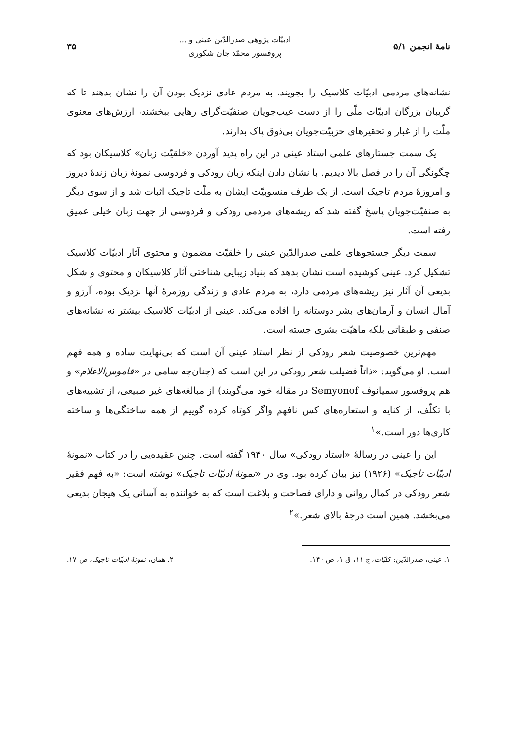نامهٔ انجمن ۵/۱
ادبیّات پژوهی صدرالدّین عینی و ...
پروفسور محمّد جان شکوری
۳۵
نشانه‌های مردمی ادبیّات کلاسیک را بجویند، به مردم عادی نزدیک بودن آن را نشان بدهند تا که گریبان بزرگان ادبیّات ملّی را از دست عیب‌جویان صنفیّت‌گرای رهایی ببخشند، ارزش‌های معنوی ملّت را از غبار و تحقیرهای حزبیّت‌جویان بی‌ذوق پاک بدارند.
یک سمت جستارهای علمی استاد عینی در این راه پدید آوردن «خلقیّت زبان» کلاسیکان بود که چگونگی آن را در فصل بالا دیدیم. با نشان دادن اینکه زبان رودکی و فردوسی نمونهٔ زبان زندهٔ دیروز و امروزهٔ مردم تاجیک است. از یک طرف منسوبیّت ایشان به ملّت تاجیک اثبات شد و از سوی دیگر به صنفیّت‌جویان پاسخ گفته شد که ریشه‌های مردمی رودکی و فردوسی از جهت زبان خیلی عمیق رفته است.
سمت دیگر جستجوهای علمی صدرالدّین عینی را خلقیّت مضمون و محتوی آثار ادبیّات کلاسیک تشکیل کرد. عینی کوشیده است نشان بدهد که بنیاد زیبایی شناختی آثار کلاسیکان و محتوی و شکل بدیعی آن آثار نیز ریشه‌های مردمی دارد، به مردم عادی و زندگی روزمرهٔ آنها نزدیک بوده، آرزو و آمال انسان و آرمان‌های بشر دوستانه را افاده می‌کند. عینی از ادبیّات کلاسیک بیشتر نه نشانه‌های صنفی و طبقاتی بلکه ماهیّت بشری جسته است.
مهم‌ترین خصوصیت شعر رودکی از نظر استاد عینی آن است که بی‌نهایت ساده و همه فهم است. او می‌گوید: «ذاتاً فضیلت شعر رودکی در این است که (چنان‌چه سامی در «قاموس‌الاعلام» و هم پروفسور سمیانوف Semyonof در مقاله خود می‌گویند) از مبالغه‌های غیر طبیعی، از تشبیه‌های با تکلّف، از کنایه و استعاره‌های کس نافهم واگر کوتاه کرده گوییم از همه ساختگی‌ها و ساخته کاری‌ها دور است.»<sup>۱</sup>
این را عینی در رسالهٔ «استاد رودکی» سال ۱۹۴۰ گفته است. چنین عقیده‌یی را در کتاب «نمونهٔ ادبیّات تاجیک» (۱۹۲۶) نیز بیان کرده بود. وی در «نمونهٔ ادبیّات تاجیک» نوشته است: «به فهم فقیر شعر رودکی در کمال روانی و دارای فصاحت و بلاغت است که به خواننده به آسانی یک هیجان بدیعی می‌بخشد. همین است درجهٔ بالای شعر.»<sup>۲</sup>
۱. عینی، صدرالدّین: کلیّات، ج ۱۱، ق ۱، ص ۱۴۰. ۲. همان، نمونهٔ ادبیّات تاجیک، ص ۱۷.